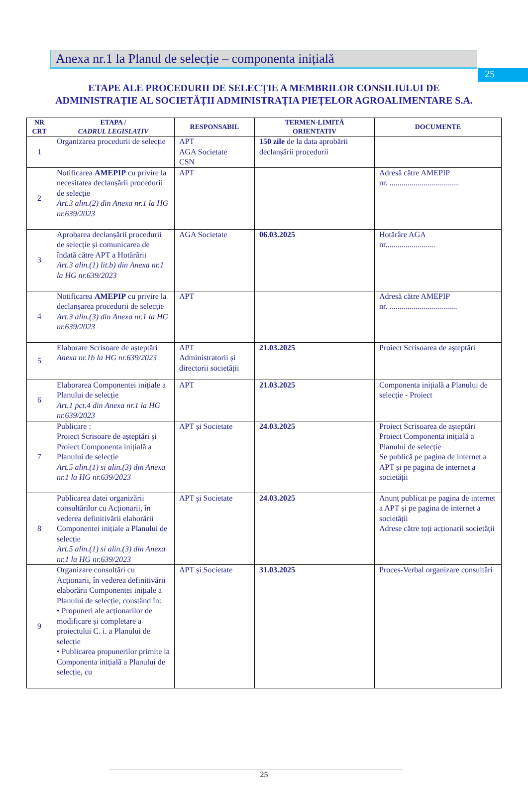25
Anexa nr.1 la Planul de selecție – componenta inițială
ETAPE ALE PROCEDURII DE SELECȚIE A MEMBRILOR CONSILIULUI DE ADMINISTRAȚIE AL SOCIETĂȚII ADMINISTRAȚIA PIEȚELOR AGROALIMENTARE S.A.
| NR CRT | ETAPA / CADRUL LEGISLATIV | RESPONSABIL | TERMEN-LIMITĂ ORIENTATIV | DOCUMENTE |
| --- | --- | --- | --- | --- |
| 1 | Organizarea procedurii de selecție | APT AGA Societate CSN | 150 zile de la data aprobării declanșării procedurii | |
| 2 | Notificarea AMEPIP cu privire la necesitatea declanșării procedurii de selecție Art.3 alin.(2) din Anexa nr.1 la HG nr.639/2023 | APT | | Adresă către AMEPIP nr. ................................... |
| 3 | Aprobarea declanșării procedurii de selecție și comunicarea de îndată către APT a Hotărârii Art.3 alin.(1) lit.b) din Anexa nr.1 la HG nr.639/2023 | AGA Societate | 06.03.2025 | Hotărâre AGA nr......................... |
| 4 | Notificarea AMEPIP cu privire la declanșarea procedurii de selecție Art.3 alin.(3) din Anexa nr.1 la HG nr.639/2023 | APT | | Adresă către AMEPIP nr. .................................. |
| 5 | Elaborare Scrisoare de așteptări Anexa nr.1b la HG nr.639/2023 | APT Administratorii și directorii societății | 21.03.2025 | Proiect Scrisoarea de așteptări |
| 6 | Elaborarea Componentei inițiale a Planului de selecție Art.1 pct.4 din Anexa nr.1 la HG nr.639/2023 | APT | 21.03.2025 | Componenta inițială a Planului de selecție - Proiect |
| 7 | Publicare : Proiect Scrisoare de așteptări și Proiect Componenta inițială a Planului de selecție Art.5 alin.(1) si alin.(3) din Anexa nr.1 la HG nr.639/2023 | APT și Societate | 24.03.2025 | Proiect Scrisoarea de așteptări Proiect Componenta inițială a Planului de selecție Se publică pe pagina de internet a APT și pe pagina de internet a societății |
| 8 | Publicarea datei organizării consultărilor cu Acționarii, în vederea definitivării elaborării Componentei inițiale a Planului de selecție Art.5 alin.(1) si alin.(3) din Anexa nr.1 la HG nr.639/2023 | APT și Societate | 24.03.2025 | Anunț publicat pe pagina de internet a APT și pe pagina de internet a societății Adrese către toți acționarii societății |
| 9 | Organizare consultări cu Acționarii, în vederea definitivării elaborării Componentei inițiale a Planului de selecție, constând în: • Propuneri ale acționarilor de modificare și completare a proiectului C. i. a Planului de selecție • Publicarea propunerilor primite la Componenta inițială a Planului de selecție, cu | APT și Societate | 31.03.2025 | Proces-Verbal organizare consultări |
25